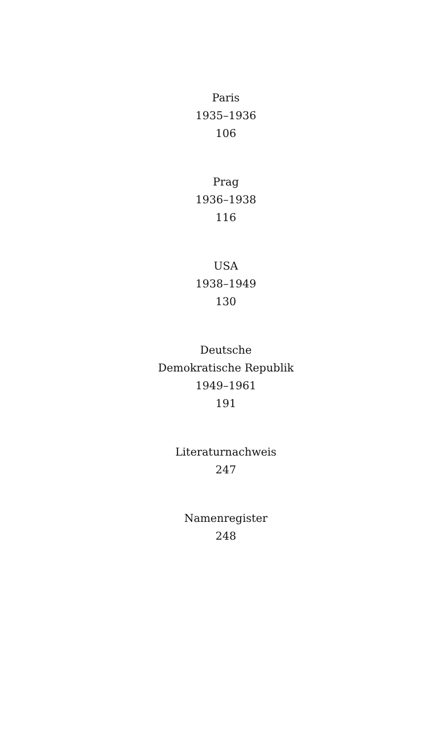Paris
1935–1936
106
Prag
1936–1938
116
USA
1938–1949
130
Deutsche
Demokratische Republik
1949–1961
191
Literaturnachweis
247
Namenregister
248